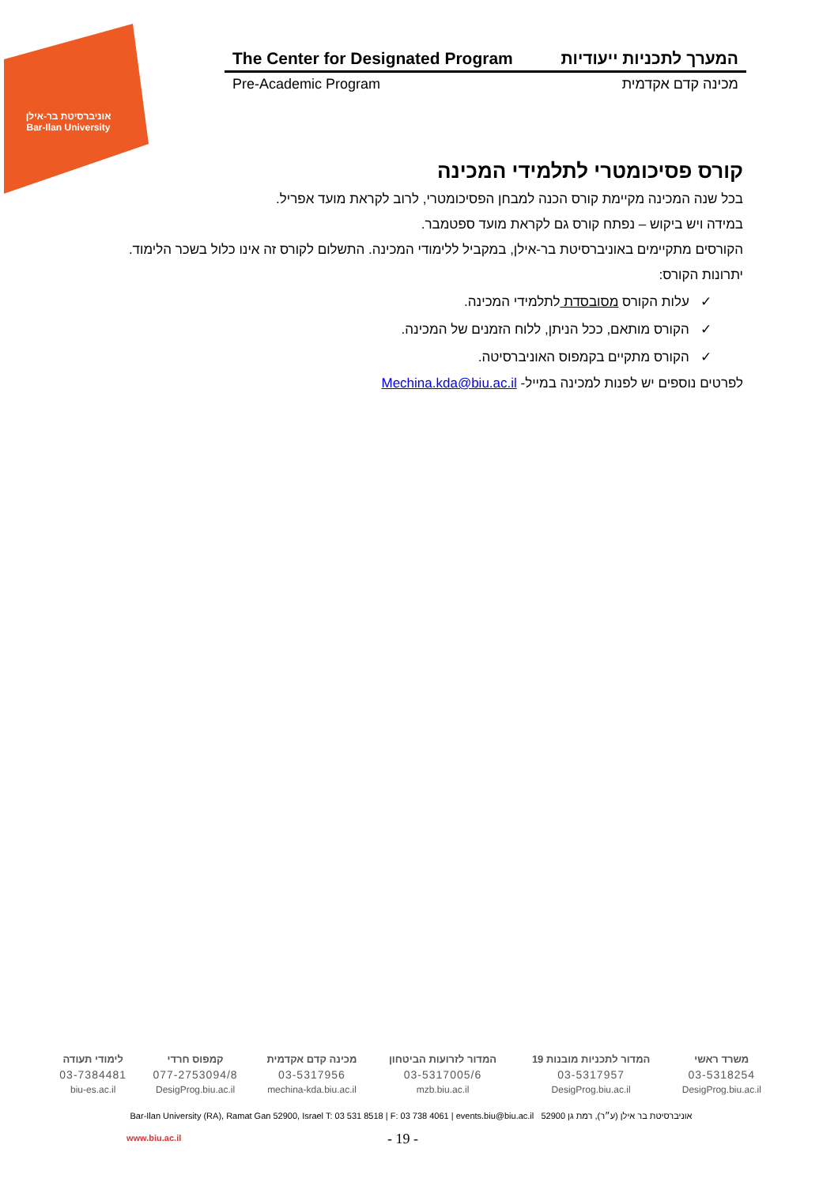אוניברסיטת בר-אילן
Bar-Ilan University
The Center for Designated Program המערך לתכניות ייעודיות
Pre-Academic Program מכינה קדם אקדמית
קורס פסיכומטרי לתלמידי המכינה
בכל שנה המכינה מקיימת קורס הכנה למבחן הפסיכומטרי, לרוב לקראת מועד אפריל.
במידה ויש ביקוש – נפתח קורס גם לקראת מועד ספטמבר.
הקורסים מתקיימים באוניברסיטת בר-אילן, במקביל ללימודי המכינה. התשלום לקורס זה אינו כלול בשכר הלימוד.
יתרונות הקורס:
✓ עלות הקורס מסובסדת לתלמידי המכינה.
✓ הקורס מותאם, ככל הניתן, ללוח הזמנים של המכינה.
✓ הקורס מתקיים בקמפוס האוניברסיטה.
לפרטים נוספים יש לפנות למכינה במייל- Mechina.kda@biu.ac.il
| משרד ראשי | המדור לתכניות מובנות 19 | המדור לזרועות הביטחון | מכינה קדם אקדמית | קמפוס חרדי | לימודי תעודה |
| 03-5318254 | 03-5317957 | 03-5317005/6 | 03-5317956 | 077-2753094/8 | 03-7384481 |
| DesigProg.biu.ac.il | DesigProg.biu.ac.il | mzb.biu.ac.il | mechina-kda.biu.ac.il | DesigProg.biu.ac.il | biu-es.ac.il |
אוניברסיטת בר אילן (ע״ר), רמת גן 52900 Bar-Ilan University (RA), Ramat Gan 52900, Israel T: 03 531 8518 | F: 03 738 4061 | events.biu@biu.ac.il
www.biu.ac.il - 19 -